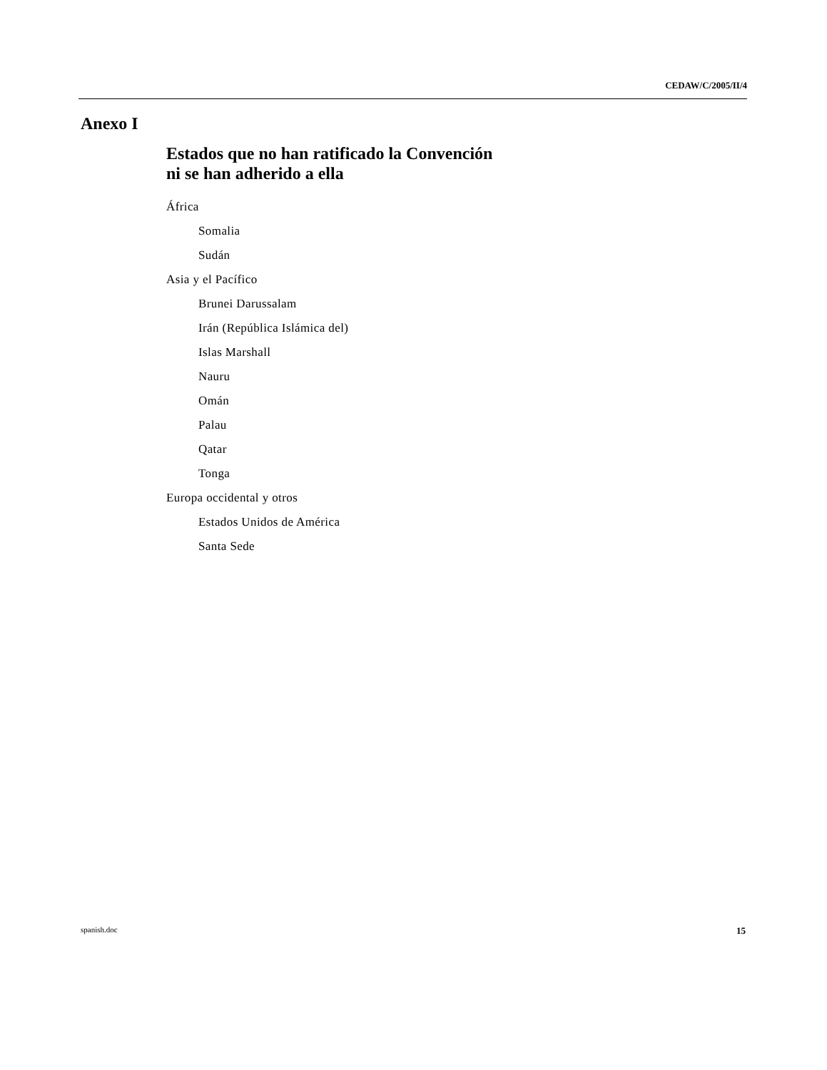CEDAW/C/2005/II/4
Anexo I
Estados que no han ratificado la Convención
ni se han adherido a ella
África
Somalia
Sudán
Asia y el Pacífico
Brunei Darussalam
Irán (República Islámica del)
Islas Marshall
Nauru
Omán
Palau
Qatar
Tonga
Europa occidental y otros
Estados Unidos de América
Santa Sede
spanish.doc 15